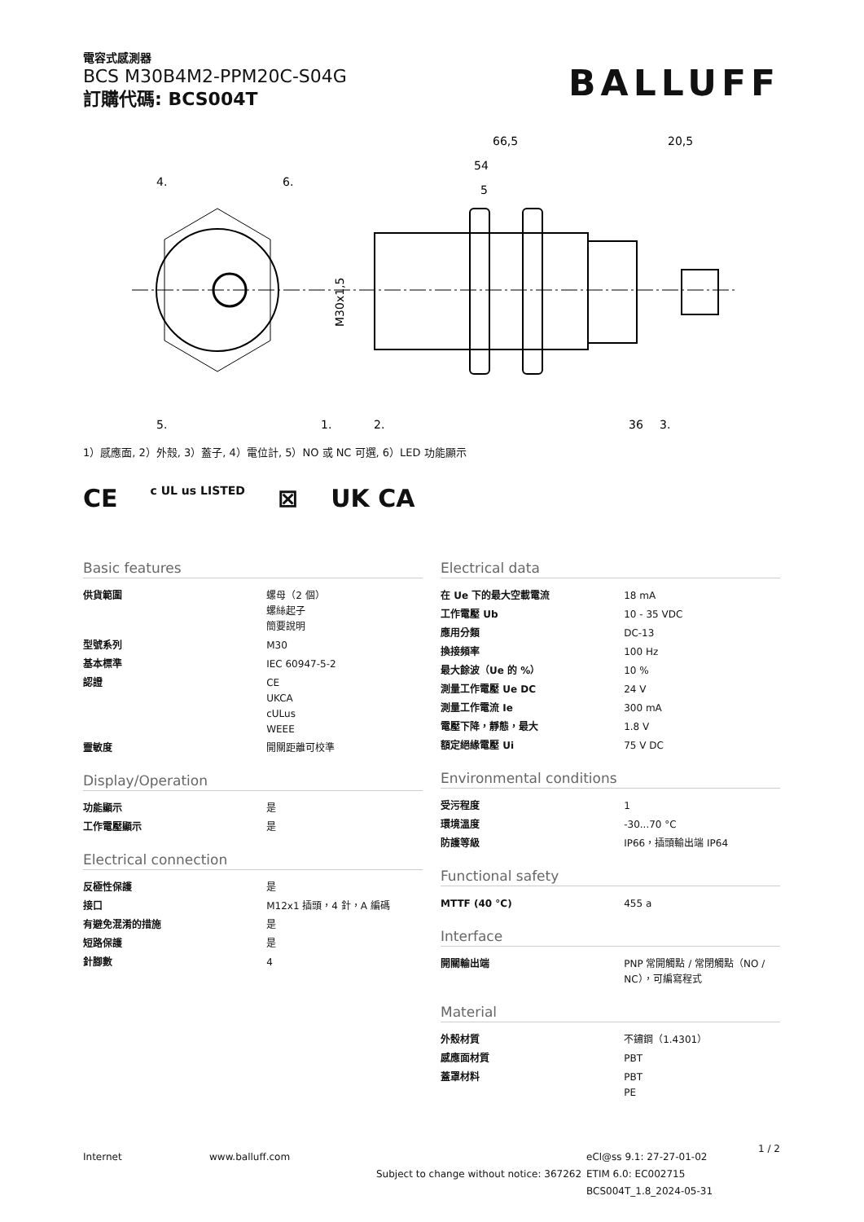電容式感測器
BCS M30B4M2-PPM20C-S04G
訂購代碼: BCS004T
BALLUFF
66,5
20,5
54
5
4.
6.
5.
1.
2.
36
3.
M30x1,5
1）感應面, 2）外殼, 3）蓋子, 4）電位計, 5）NO 或 NC 可選, 6）LED 功能顯示
CE c UL us LISTED ⊠ UK CA
Basic features
| 供貨範圍 | 螺母（2 個） 螺絲起子 簡要說明 |
| 型號系列 | M30 |
| 基本標準 | IEC 60947-5-2 |
| 認證 | CE UKCA cULus WEEE |
| 靈敏度 | 開關距離可校準 |
Display/Operation
| 功能顯示 | 是 |
| 工作電壓顯示 | 是 |
Electrical connection
| 反極性保護 | 是 |
| 接口 | M12x1 插頭，4 針，A 編碼 |
| 有避免混淆的措施 | 是 |
| 短路保護 | 是 |
| 針腳數 | 4 |
Electrical data
| 在 Ue 下的最大空載電流 | 18 mA |
| 工作電壓 Ub | 10 - 35 VDC |
| 應用分類 | DC-13 |
| 換接頻率 | 100 Hz |
| 最大餘波（Ue 的 %） | 10 % |
| 測量工作電壓 Ue DC | 24 V |
| 測量工作電流 Ie | 300 mA |
| 電壓下降，靜態，最大 | 1.8 V |
| 額定絕緣電壓 Ui | 75 V DC |
Environmental conditions
| 受污程度 | 1 |
| 環境溫度 | -30...70 °C |
| 防護等級 | IP66，插頭輸出端 IP64 |
Functional safety
| MTTF (40 °C) | 455 a |
Interface
| 開關輸出端 | PNP 常開觸點 / 常閉觸點（NO / NC），可編寫程式 |
Material
| 外殼材質 | 不鏽鋼（1.4301） |
| 感應面材質 | PBT |
| 蓋罩材料 | PBT PE |
Internet www.balluff.com
Subject to change without notice: 367262
eCl@ss 9.1: 27-27-01-02
ETIM 6.0: EC002715
BCS004T_1.8_2024-05-31
1 / 2